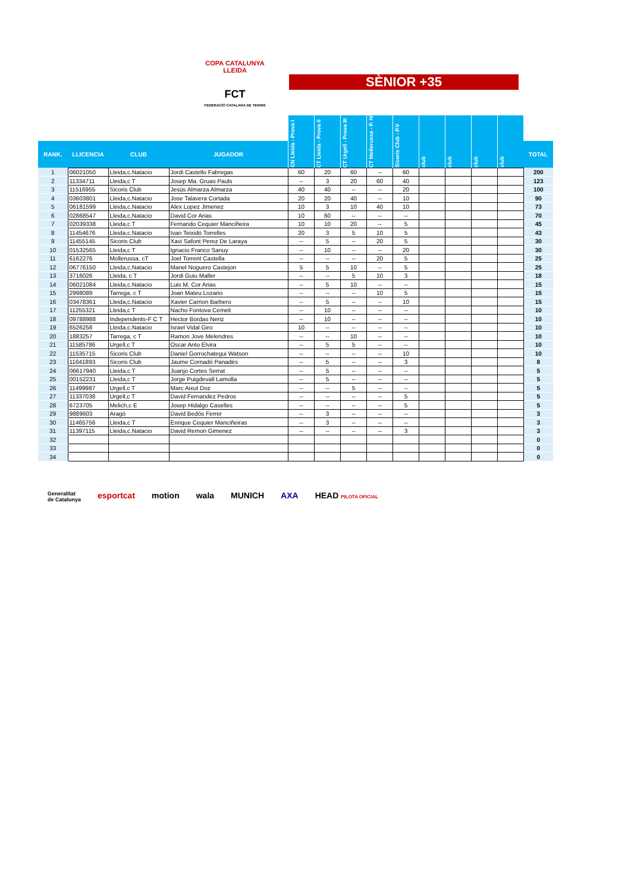COPA CATALUNYA
LLEIDA
FCT
FEDERACIÓ CATALANA DE TENNIS
SÈNIOR +35
| | | | | CN Lleida - Prova I | CT Lleida - Prova II | CT Urgell - Prova III | CT Mollerussa - P. IV | Sícoris Club - P.V | club | club | club | club | |
| --- | --- | --- | --- | --- | --- | --- | --- | --- | --- | --- | --- | --- | --- |
| RANK. | LLICENCIA | CLUB | JUGADOR | | | | | | | | | | TOTAL |
| 1 | 06021050 | Lleida,c.Natacio | Jordi Castello Fabregas | 60 | 20 | 60 | -- | 60 | | | | | 200 |
| 2 | 11334711 | Lleida,c T | Josep Ma. Gruas Pauls | -- | 3 | 20 | 60 | 40 | | | | | 123 |
| 3 | 11516955 | Sicoris Club | Jesús Almarza Almarza | 40 | 40 | -- | -- | 20 | | | | | 100 |
| 4 | 03603801 | Lleida,c.Natacio | Jose Talavera Cortada | 20 | 20 | 40 | -- | 10 | | | | | 90 |
| 5 | 06181599 | Lleida,c.Natacio | Alex Lopez Jimenez | 10 | 3 | 10 | 40 | 10 | | | | | 73 |
| 6 | 02868547 | Lleida,c.Natacio | David Cor Arias | 10 | 60 | -- | -- | -- | | | | | 70 |
| 7 | 02039338 | Lleida,c T | Fernando Cequier Manciñeira | 10 | 10 | 20 | -- | 5 | | | | | 45 |
| 8 | 11454676 | Lleida,c.Natacio | Ivan Teixidó Torrelles | 20 | 3 | 5 | 10 | 5 | | | | | 43 |
| 9 | 11455145 | Sicoris Club | Xavi Safont Perez De Laraya | -- | 5 | -- | 20 | 5 | | | | | 30 |
| 10 | 01532565 | Lleida,c T | Ignacio Franco Sanuy | -- | 10 | -- | -- | 20 | | | | | 30 |
| 11 | 6162276 | Mollerussa, cT | Joel Torrent Castella | -- | -- | -- | 20 | 5 | | | | | 25 |
| 12 | 06776150 | Lleida,c.Natacio | Manel Noguero Castejon | 5 | 5 | 10 | -- | 5 | | | | | 25 |
| 13 | 3716026 | Lleida, c T | Jordi Guiu Maller | -- | -- | 5 | 10 | 3 | | | | | 18 |
| 14 | 06021084 | Lleida,c.Natacio | Luis M. Cor Arias | -- | 5 | 10 | -- | -- | | | | | 15 |
| 15 | 2998089 | Tarrega, c T | Joan Mateu Lozano | -- | -- | -- | 10 | 5 | | | | | 15 |
| 16 | 03478361 | Lleida,c.Natacio | Xavier Carrion Barbero | -- | 5 | -- | -- | 10 | | | | | 15 |
| 17 | 11255321 | Lleida,c T | Nacho Fontova Cemeli | -- | 10 | -- | -- | -- | | | | | 10 |
| 18 | 09788988 | Independents-F C T | Hector Bordas Neriz | -- | 10 | -- | -- | -- | | | | | 10 |
| 19 | 6526258 | Lleida,c.Natacio | Israel Vidal Giro | 10 | -- | -- | -- | -- | | | | | 10 |
| 20 | 1883257 | Tarrega, c T | Ramon Jove Melendres | -- | -- | 10 | -- | -- | | | | | 10 |
| 21 | 11585786 | Urgell,c T | Oscar Anto Elvira | -- | 5 | 5 | -- | -- | | | | | 10 |
| 22 | 11535715 | Sicoris Club | Daniel Gorrochategui Watson | -- | -- | -- | -- | 10 | | | | | 10 |
| 23 | 11641893 | Sicoris Club | Jaume Cornadó Panadés | -- | 5 | -- | -- | 3 | | | | | 8 |
| 24 | 06617940 | Lleida,c T | Juanjo Cortes Serrat | -- | 5 | -- | -- | -- | | | | | 5 |
| 25 | 00152231 | Lleida,c T | Jorge Puigdevall Lamolla | -- | 5 | -- | -- | -- | | | | | 5 |
| 26 | 11499987 | Urgell,c T | Marc Aixut Doz | -- | -- | 5 | -- | -- | | | | | 5 |
| 27 | 11337038 | Urgell,c T | David Fernandez Pedros | -- | -- | -- | -- | 5 | | | | | 5 |
| 28 | 6723705 | Melich,c E | Josep Hidalgo Caselles | -- | -- | -- | -- | 5 | | | | | 5 |
| 29 | 9889603 | Aragó | David Bedós Ferrer | -- | 3 | -- | -- | -- | | | | | 3 |
| 30 | 11465756 | Lleida,c T | Enrique Cequier Manciñeiras | -- | 3 | -- | -- | -- | | | | | 3 |
| 31 | 11397115 | Lleida,c.Natacio | David Remon Gimenez | -- | -- | -- | -- | 3 | | | | | 3 |
| 32 | | | | | | | | | | | | | 0 |
| 33 | | | | | | | | | | | | | 0 |
| 34 | | | | | | | | | | | | | 0 |
Generalitat
de Catalunya esportcat motion wala MUNICH AXA HEAD PILOTA OFICIAL